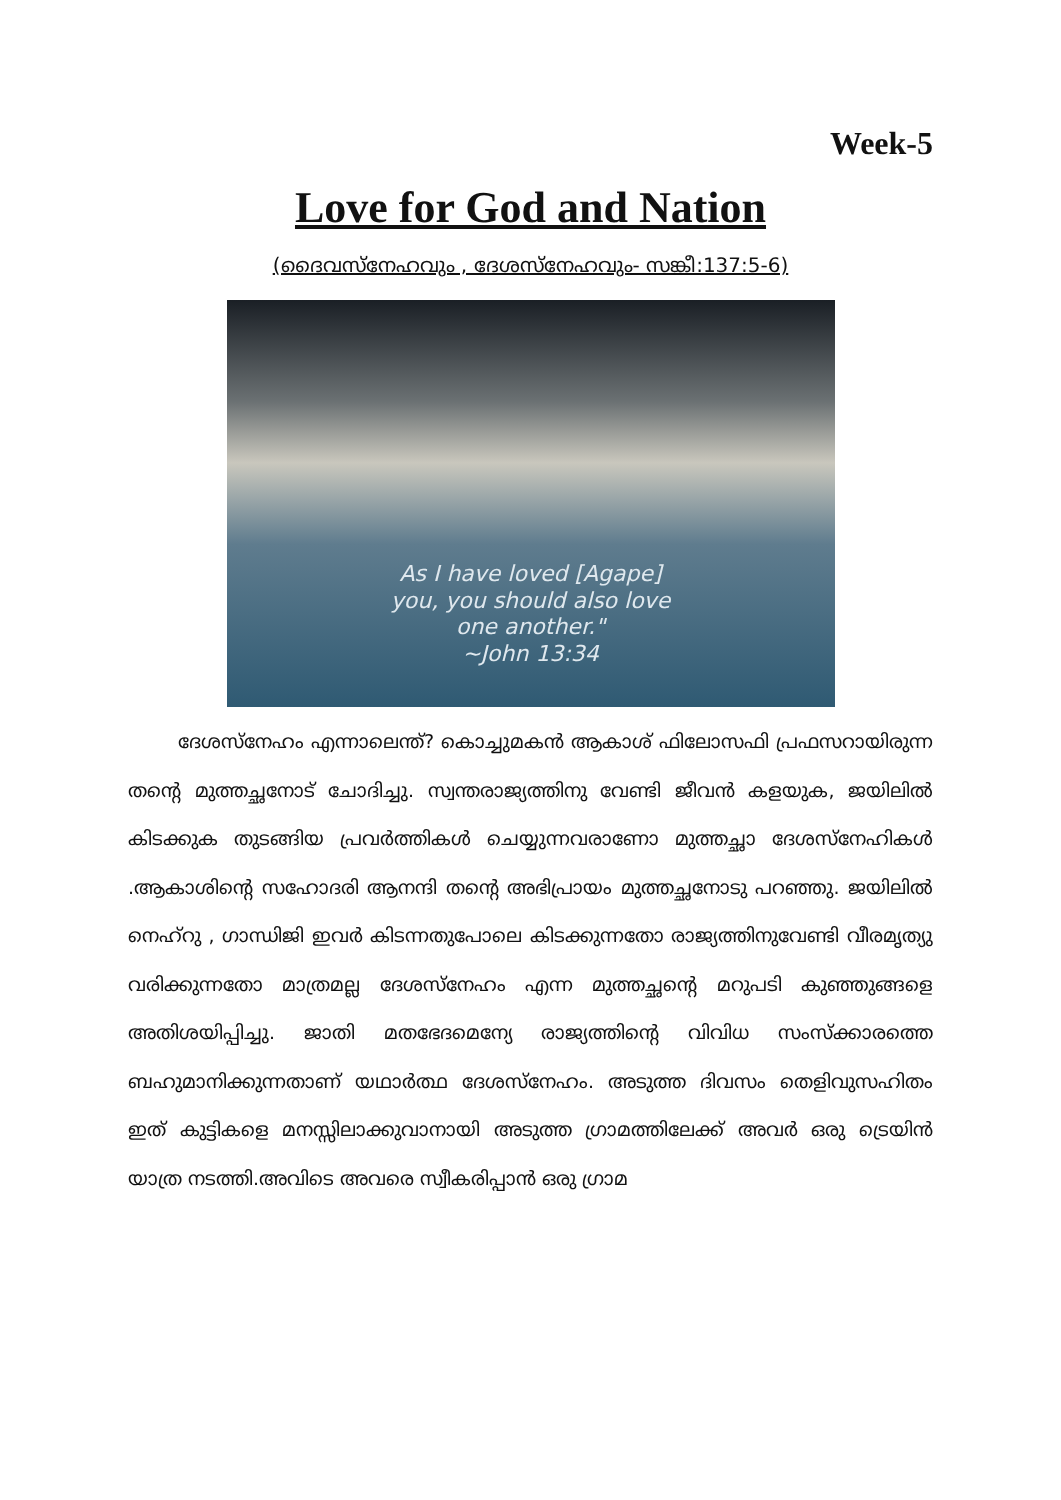Week-5
Love for God and Nation
(ദൈവസ്നേഹവും , ദേശസ്നേഹവും- സങ്കീ:137:5-6)
As I have loved [Agape]
you, you should also love
one another."
~John 13:34
ദേശസ്നേഹം എന്നാലെന്ത്? കൊച്ചുമകൻ ആകാശ് ഫിലോസഫി പ്രഫസറായിരുന്ന തന്റെ മുത്തച്ഛനോട് ചോദിച്ചു. സ്വന്തരാജ്യത്തിനു വേണ്ടി ജീവൻ കളയുക, ജയിലിൽ കിടക്കുക തുടങ്ങിയ പ്രവർത്തികൾ ചെയ്യുന്നവരാണോ മുത്തച്ഛാ ദേശസ്നേഹികൾ .ആകാശിന്റെ സഹോദരി ആനന്ദി തന്റെ അഭിപ്രായം മുത്തച്ഛനോടു പറഞ്ഞു. ജയിലിൽ നെഹ്റു , ഗാന്ധിജി ഇവർ കിടന്നതുപോലെ കിടക്കുന്നതോ രാജ്യത്തിനുവേണ്ടി വീരമൃത്യു വരിക്കുന്നതോ മാത്രമല്ല ദേശസ്നേഹം എന്ന മുത്തച്ഛന്റെ മറുപടി കുഞ്ഞുങ്ങളെ അതിശയിപ്പിച്ചു. ജാതി മതഭേദമെന്യേ രാജ്യത്തിന്റെ വിവിധ സംസ്ക്കാരത്തെ ബഹുമാനിക്കുന്നതാണ് യഥാർത്ഥ ദേശസ്നേഹം. അടുത്ത ദിവസം തെളിവുസഹിതം ഇത് കുട്ടികളെ മനസ്സിലാക്കുവാനായി അടുത്ത ഗ്രാമത്തിലേക്ക് അവർ ഒരു ട്രെയിൻ യാത്ര നടത്തി.അവിടെ അവരെ സ്വീകരിപ്പാൻ ഒരു ഗ്രാമ